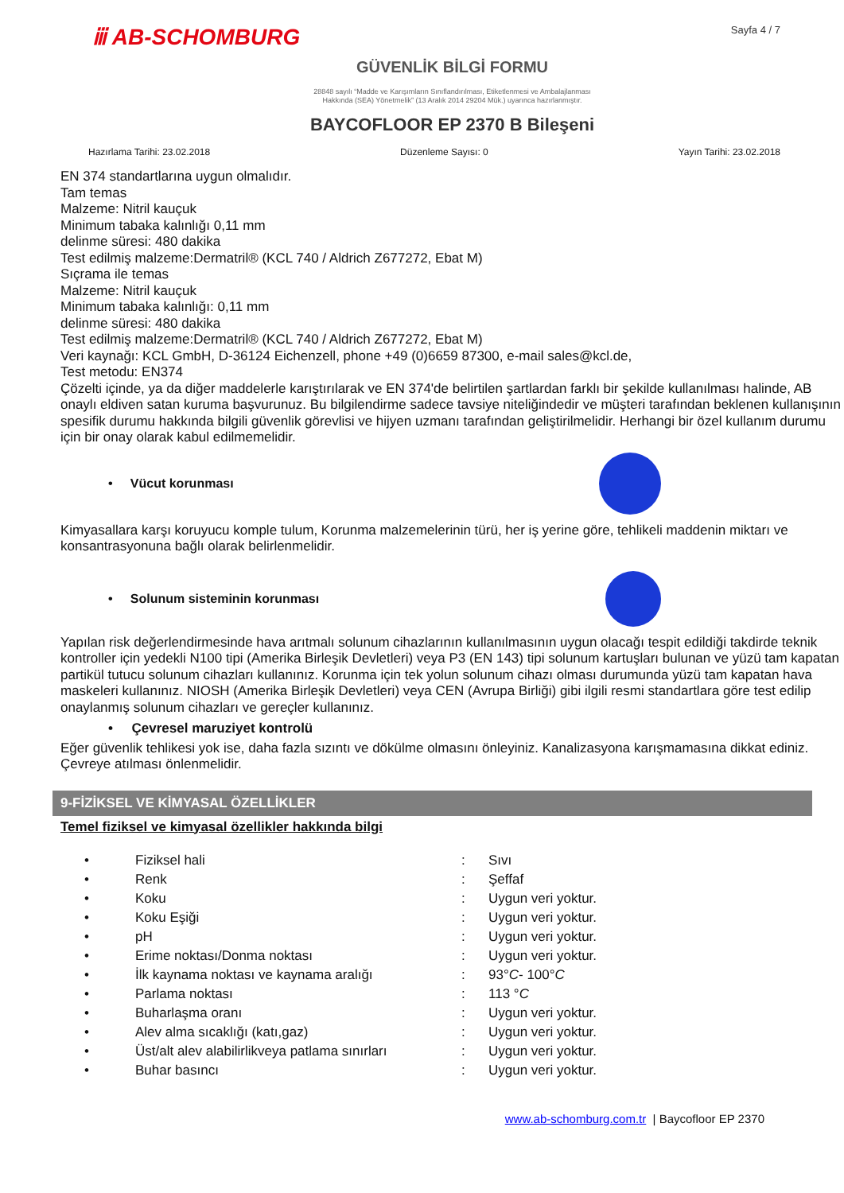ⅲ AB-SCHOMBURG
Sayfa 4 / 7
GÜVENLİK BİLGİ FORMU
28848 sayılı “Madde ve Karışımların Sınıflandırılması, Etiketlenmesi ve Ambalajlanması
Hakkında (SEA) Yönetmelik” (13 Aralık 2014 29204 Mük.) uyarınca hazırlanmıştır.
BAYCOFLOOR EP 2370 B Bileşeni
Hazırlama Tarihi: 23.02.2018 Düzenleme Sayısı: 0 Yayın Tarihi: 23.02.2018
EN 374 standartlarına uygun olmalıdır.
Tam temas
Malzeme: Nitril kauçuk
Minimum tabaka kalınlığı 0,11 mm
delinme süresi: 480 dakika
Test edilmiş malzeme:Dermatril® (KCL 740 / Aldrich Z677272, Ebat M)
Sıçrama ile temas
Malzeme: Nitril kauçuk
Minimum tabaka kalınlığı: 0,11 mm
delinme süresi: 480 dakika
Test edilmiş malzeme:Dermatril® (KCL 740 / Aldrich Z677272, Ebat M)
Veri kaynağı: KCL GmbH, D-36124 Eichenzell, phone +49 (0)6659 87300, e-mail sales@kcl.de,
Test metodu: EN374
Çözelti içinde, ya da diğer maddelerle karıştırılarak ve EN 374'de belirtilen şartlardan farklı bir şekilde kullanılması halinde, AB onaylı eldiven satan kuruma başvurunuz. Bu bilgilendirme sadece tavsiye niteliğindedir ve müşteri tarafından beklenen kullanışının spesifik durumu hakkında bilgili güvenlik görevlisi ve hijyen uzmanı tarafından geliştirilmelidir. Herhangi bir özel kullanım durumu için bir onay olarak kabul edilmemelidir.
• Vücut korunması
Kimyasallara karşı koruyucu komple tulum, Korunma malzemelerinin türü, her iş yerine göre, tehlikeli maddenin miktarı ve konsantrasyonuna bağlı olarak belirlenmelidir.
• Solunum sisteminin korunması
Yapılan risk değerlendirmesinde hava arıtmalı solunum cihazlarının kullanılmasının uygun olacağı tespit edildiği takdirde teknik kontroller için yedekli N100 tipi (Amerika Birleşik Devletleri) veya P3 (EN 143) tipi solunum kartuşları bulunan ve yüzü tam kapatan partikül tutucu solunum cihazları kullanınız. Korunma için tek yolun solunum cihazı olması durumunda yüzü tam kapatan hava maskeleri kullanınız. NIOSH (Amerika Birleşik Devletleri) veya CEN (Avrupa Birliği) gibi ilgili resmi standartlara göre test edilip onaylanmış solunum cihazları ve gereçler kullanınız.
• Çevresel maruziyet kontrolü
Eğer güvenlik tehlikesi yok ise, daha fazla sızıntı ve dökülme olmasını önleyiniz. Kanalizasyona karışmamasına dikkat ediniz. Çevreye atılması önlenmelidir.
9-FİZİKSEL VE KİMYASAL ÖZELLİKLER
Temel fiziksel ve kimyasal özellikler hakkında bilgi
| • | Fiziksel hali | : | Sıvı |
| • | Renk | : | Şeffaf |
| • | Koku | : | Uygun veri yoktur. |
| • | Koku Eşiği | : | Uygun veri yoktur. |
| • | pH | : | Uygun veri yoktur. |
| • | Erime noktası/Donma noktası | : | Uygun veri yoktur. |
| • | İlk kaynama noktası ve kaynama aralığı | : | 93° C - 100° C |
| • | Parlama noktası | : | 113 ° C |
| • | Buharlaşma oranı | : | Uygun veri yoktur. |
| • | Alev alma sıcaklığı (katı,gaz) | : | Uygun veri yoktur. |
| • | Üst/alt alev alabilirlikveya patlama sınırları | : | Uygun veri yoktur. |
| • | Buhar basıncı | : | Uygun veri yoktur. |
www.ab-schomburg.com.tr | Baycofloor EP 2370